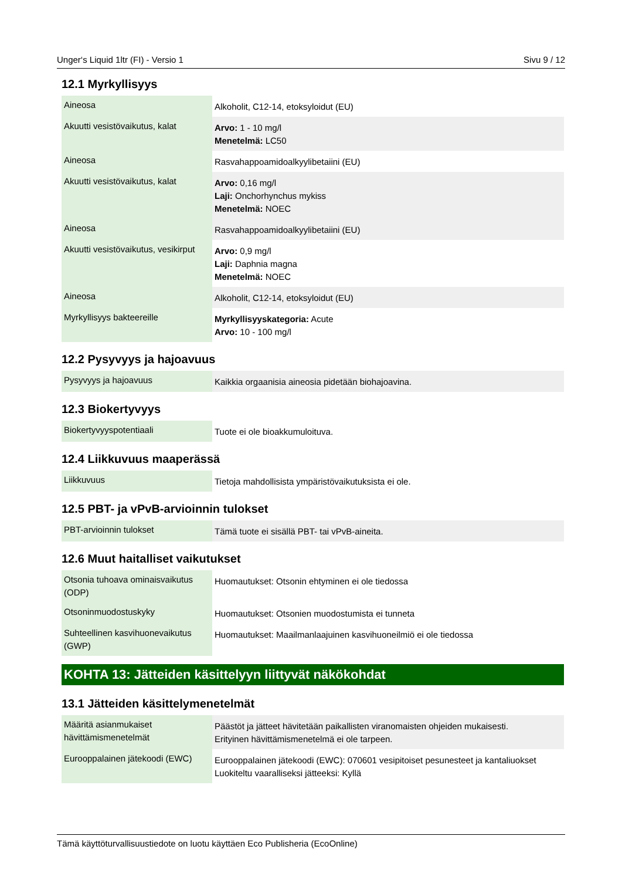Unger‘s Liquid 1ltr (FI) - Versio 1 Sivu 9 / 12
12.1 Myrkyllisyys
| Aineosa | Alkoholit, C12-14, etoksyloidut (EU) |
| Akuutti vesistövaikutus, kalat | Arvo: 1 - 10 mg/l Menetelmä: LC50 |
| Aineosa | Rasvahappoamidoalkyylibetaiini (EU) |
| Akuutti vesistövaikutus, kalat | Arvo: 0,16 mg/l Laji: Onchorhynchus mykiss Menetelmä: NOEC |
| Aineosa | Rasvahappoamidoalkyylibetaiini (EU) |
| Akuutti vesistövaikutus, vesikirput | Arvo: 0,9 mg/l Laji: Daphnia magna Menetelmä: NOEC |
| Aineosa | Alkoholit, C12-14, etoksyloidut (EU) |
| Myrkyllisyys bakteereille | Myrkyllisyyskategoria: Acute Arvo: 10 - 100 mg/l |
12.2 Pysyvyys ja hajoavuus
| Pysyvyys ja hajoavuus | Kaikkia orgaanisia aineosia pidetään biohajoavina. |
12.3 Biokertyvyys
| Biokertyvyyspotentiaali | Tuote ei ole bioakkumuloituva. |
12.4 Liikkuvuus maaperässä
| Liikkuvuus | Tietoja mahdollisista ympäristövaikutuksista ei ole. |
12.5 PBT- ja vPvB-arvioinnin tulokset
| PBT-arvioinnin tulokset | Tämä tuote ei sisällä PBT- tai vPvB-aineita. |
12.6 Muut haitalliset vaikutukset
| Otsonia tuhoava ominaisvaikutus (ODP) | Huomautukset: Otsonin ehtyminen ei ole tiedossa |
| Otsoninmuodostuskyky | Huomautukset: Otsonien muodostumista ei tunneta |
| Suhteellinen kasvihuonevaikutus (GWP) | Huomautukset: Maailmanlaajuinen kasvihuoneilmiö ei ole tiedossa |
KOHTA 13: Jätteiden käsittelyyn liittyvät näkökohdat
13.1 Jätteiden käsittelymenetelmät
| Määritä asianmukaiset hävittämismenetelmät | Päästöt ja jätteet hävitetään paikallisten viranomaisten ohjeiden mukaisesti. Erityinen hävittämismenetelmä ei ole tarpeen. |
| Eurooppalainen jätekoodi (EWC) | Eurooppalainen jätekoodi (EWC): 070601 vesipitoiset pesunesteet ja kantaliuokset Luokiteltu vaaralliseksi jätteeksi: Kyllä |
Tämä käyttöturvallisuustiedote on luotu käyttäen Eco Publisheria (EcoOnline)